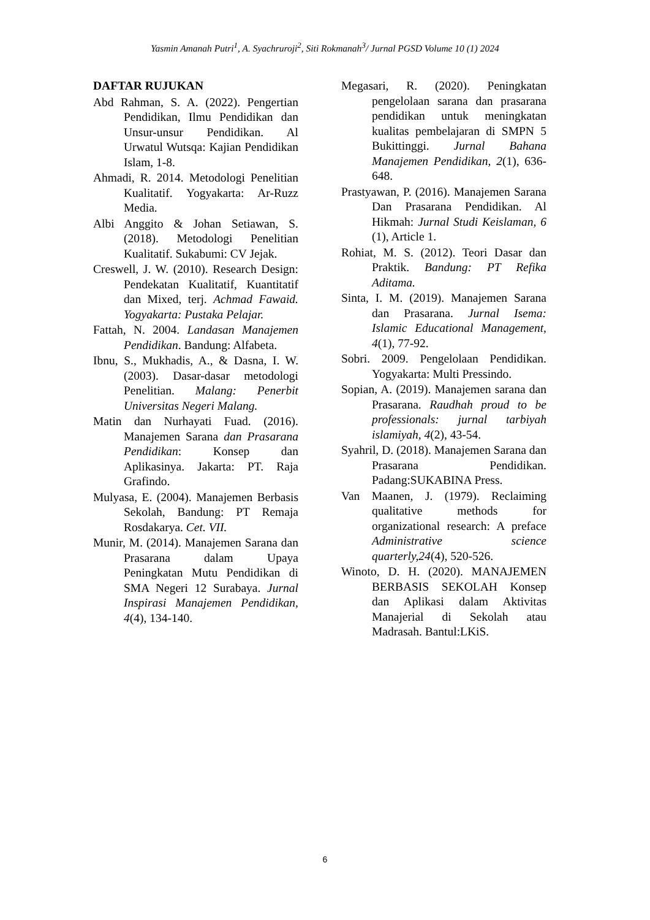Yasmin Amanah Putri<sup>1</sup>, A. Syachruroji<sup>2</sup>, Siti Rokmanah<sup>3</sup>/ Jurnal PGSD Volume 10 (1) 2024
DAFTAR RUJUKAN
Abd Rahman, S. A. (2022). Pengertian Pendidikan, Ilmu Pendidikan dan Unsur-unsur Pendidikan. Al Urwatul Wutsqa: Kajian Pendidikan Islam, 1-8.
Ahmadi, R. 2014. Metodologi Penelitian Kualitatif. Yogyakarta: Ar-Ruzz Media.
Albi Anggito & Johan Setiawan, S. (2018). Metodologi Penelitian Kualitatif. Sukabumi: CV Jejak.
Creswell, J. W. (2010). Research Design: Pendekatan Kualitatif, Kuantitatif dan Mixed, terj. Achmad Fawaid. Yogyakarta: Pustaka Pelajar.
Fattah, N. 2004. Landasan Manajemen Pendidikan. Bandung: Alfabeta.
Ibnu, S., Mukhadis, A., & Dasna, I. W. (2003). Dasar-dasar metodologi Penelitian. Malang: Penerbit Universitas Negeri Malang.
Matin dan Nurhayati Fuad. (2016). Manajemen Sarana dan Prasarana Pendidikan: Konsep dan Aplikasinya. Jakarta: PT. Raja Grafindo.
Mulyasa, E. (2004). Manajemen Berbasis Sekolah, Bandung: PT Remaja Rosdakarya. Cet. VII.
Munir, M. (2014). Manajemen Sarana dan Prasarana dalam Upaya Peningkatan Mutu Pendidikan di SMA Negeri 12 Surabaya. Jurnal Inspirasi Manajemen Pendidikan, 4(4), 134-140.
Megasari, R. (2020). Peningkatan pengelolaan sarana dan prasarana pendidikan untuk meningkatan kualitas pembelajaran di SMPN 5 Bukittinggi. Jurnal Bahana Manajemen Pendidikan, 2(1), 636-648.
Prastyawan, P. (2016). Manajemen Sarana Dan Prasarana Pendidikan. Al Hikmah: Jurnal Studi Keislaman, 6 (1), Article 1.
Rohiat, M. S. (2012). Teori Dasar dan Praktik. Bandung: PT Refika Aditama.
Sinta, I. M. (2019). Manajemen Sarana dan Prasarana. Jurnal Isema: Islamic Educational Management, 4(1), 77-92.
Sobri. 2009. Pengelolaan Pendidikan. Yogyakarta: Multi Pressindo.
Sopian, A. (2019). Manajemen sarana dan Prasarana. Raudhah proud to be professionals: jurnal tarbiyah islamiyah, 4(2), 43-54.
Syahril, D. (2018). Manajemen Sarana dan Prasarana Pendidikan. Padang:SUKABINA Press.
Van Maanen, J. (1979). Reclaiming qualitative methods for organizational research: A preface Administrative science quarterly,24(4), 520-526.
Winoto, D. H. (2020). MANAJEMEN BERBASIS SEKOLAH Konsep dan Aplikasi dalam Aktivitas Manajerial di Sekolah atau Madrasah. Bantul:LKiS.
6